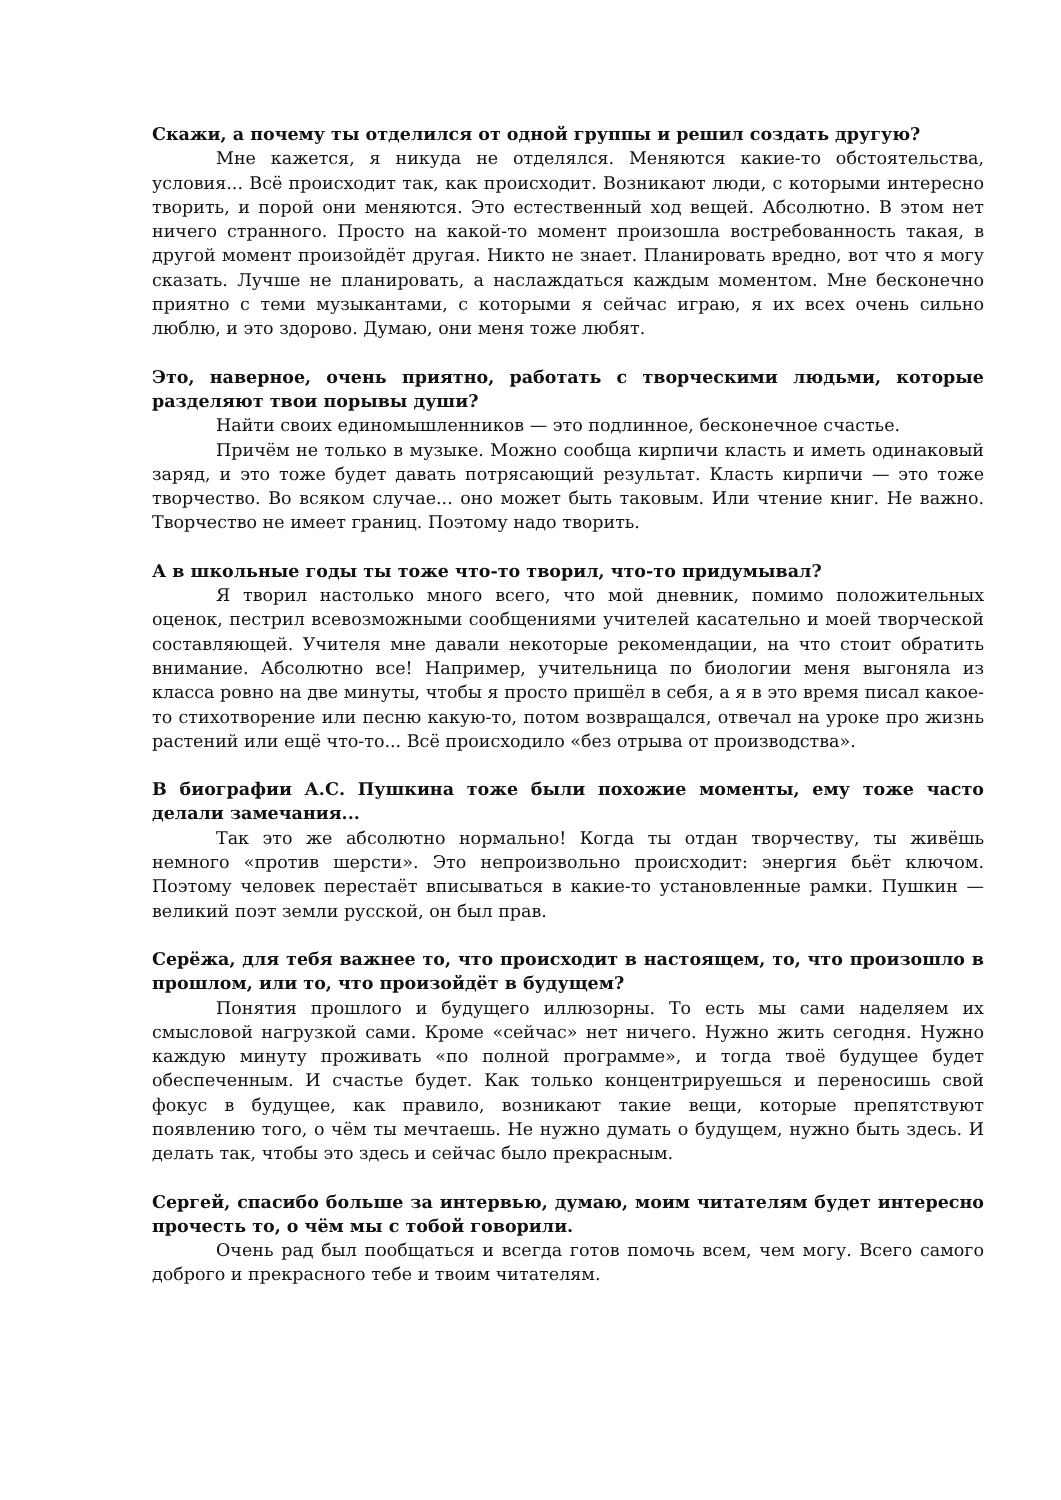Скажи, а почему ты отделился от одной группы и решил создать другую?
Мне кажется, я никуда не отделялся. Меняются какие-то обстоятельства, условия... Всё происходит так, как происходит. Возникают люди, с которыми интересно творить, и порой они меняются. Это естественный ход вещей. Абсолютно. В этом нет ничего странного. Просто на какой-то момент произошла востребованность такая, в другой момент произойдёт другая. Никто не знает. Планировать вредно, вот что я могу сказать. Лучше не планировать, а наслаждаться каждым моментом. Мне бесконечно приятно с теми музыкантами, с которыми я сейчас играю, я их всех очень сильно люблю, и это здорово. Думаю, они меня тоже любят.
Это, наверное, очень приятно, работать с творческими людьми, которые разделяют твои порывы души?
Найти своих единомышленников — это подлинное, бесконечное счастье.
Причём не только в музыке. Можно сообща кирпичи класть и иметь одинаковый заряд, и это тоже будет давать потрясающий результат. Класть кирпичи — это тоже творчество. Во всяком случае... оно может быть таковым. Или чтение книг. Не важно. Творчество не имеет границ. Поэтому надо творить.
А в школьные годы ты тоже что-то творил, что-то придумывал?
Я творил настолько много всего, что мой дневник, помимо положительных оценок, пестрил всевозможными сообщениями учителей касательно и моей творческой составляющей. Учителя мне давали некоторые рекомендации, на что стоит обратить внимание. Абсолютно все! Например, учительница по биологии меня выгоняла из класса ровно на две минуты, чтобы я просто пришёл в себя, а я в это время писал какое-то стихотворение или песню какую-то, потом возвращался, отвечал на уроке про жизнь растений или ещё что-то... Всё происходило «без отрыва от производства».
В биографии А.С. Пушкина тоже были похожие моменты, ему тоже часто делали замечания...
Так это же абсолютно нормально! Когда ты отдан творчеству, ты живёшь немного «против шерсти». Это непроизвольно происходит: энергия бьёт ключом. Поэтому человек перестаёт вписываться в какие-то установленные рамки. Пушкин — великий поэт земли русской, он был прав.
Серёжа, для тебя важнее то, что происходит в настоящем, то, что произошло в прошлом, или то, что произойдёт в будущем?
Понятия прошлого и будущего иллюзорны. То есть мы сами наделяем их смысловой нагрузкой сами. Кроме «сейчас» нет ничего. Нужно жить сегодня. Нужно каждую минуту проживать «по полной программе», и тогда твоё будущее будет обеспеченным. И счастье будет. Как только концентрируешься и переносишь свой фокус в будущее, как правило, возникают такие вещи, которые препятствуют появлению того, о чём ты мечтаешь. Не нужно думать о будущем, нужно быть здесь. И делать так, чтобы это здесь и сейчас было прекрасным.
Сергей, спасибо больше за интервью, думаю, моим читателям будет интересно прочесть то, о чём мы с тобой говорили.
Очень рад был пообщаться и всегда готов помочь всем, чем могу. Всего самого доброго и прекрасного тебе и твоим читателям.